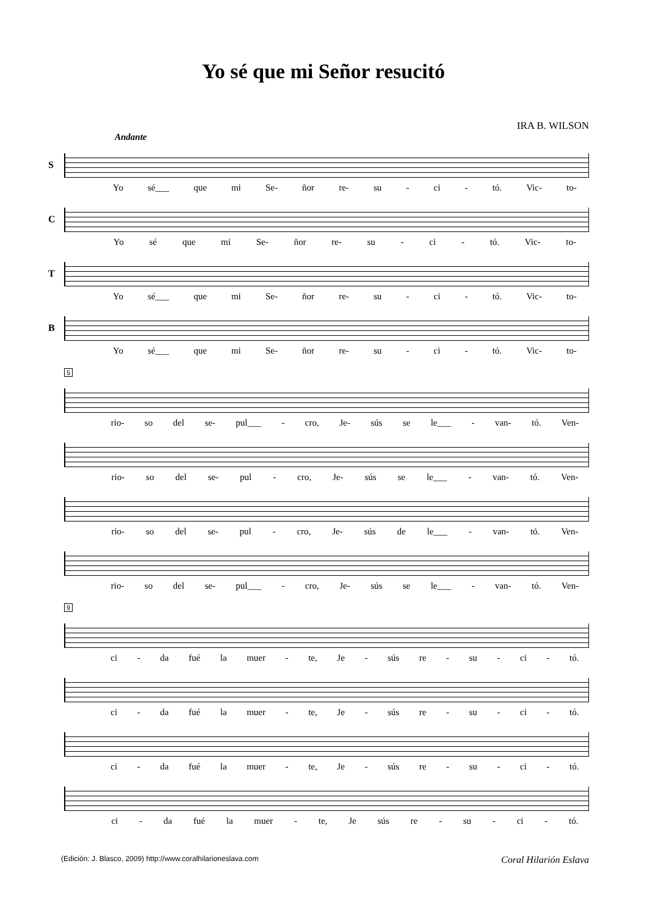Yo sé que mi Señor resucitó
IRA B. WILSON
Andante
S
Yo sé___ que mi Se- ñor re- su - ci - tó. Vic- to-
C
Yo sé que mi Se- ñor re- su - ci - tó. Vic- to-
T
Yo sé___ que mi Se- ñor re- su - ci - tó. Vic- to-
B
Yo sé___ que mi Se- ñor re- su - ci - tó. Vic- to-
5
rio- so del se- pul___ - cro, Je- sús se le___ - van- tó. Ven-
rio- so del se- pul - cro, Je- sús se le___ - van- tó. Ven-
rio- so del se- pul - cro, Je- sús de le___ - van- tó. Ven-
rio- so del se- pul___ - cro, Je- sús se le___ - van- tó. Ven-
9
ci - da fué la muer - te, Je - sús re - su - ci - tó.
ci - da fué la muer - te, Je - sús re - su - ci - tó.
ci - da fué la muer - te, Je - sús re - su - ci - tó.
ci - da fué la muer - te, Je sús re - su - ci - tó.
(Edición: J. Blasco, 2009) http://www.coralhilarioneslava.com Coral Hilarión Eslava